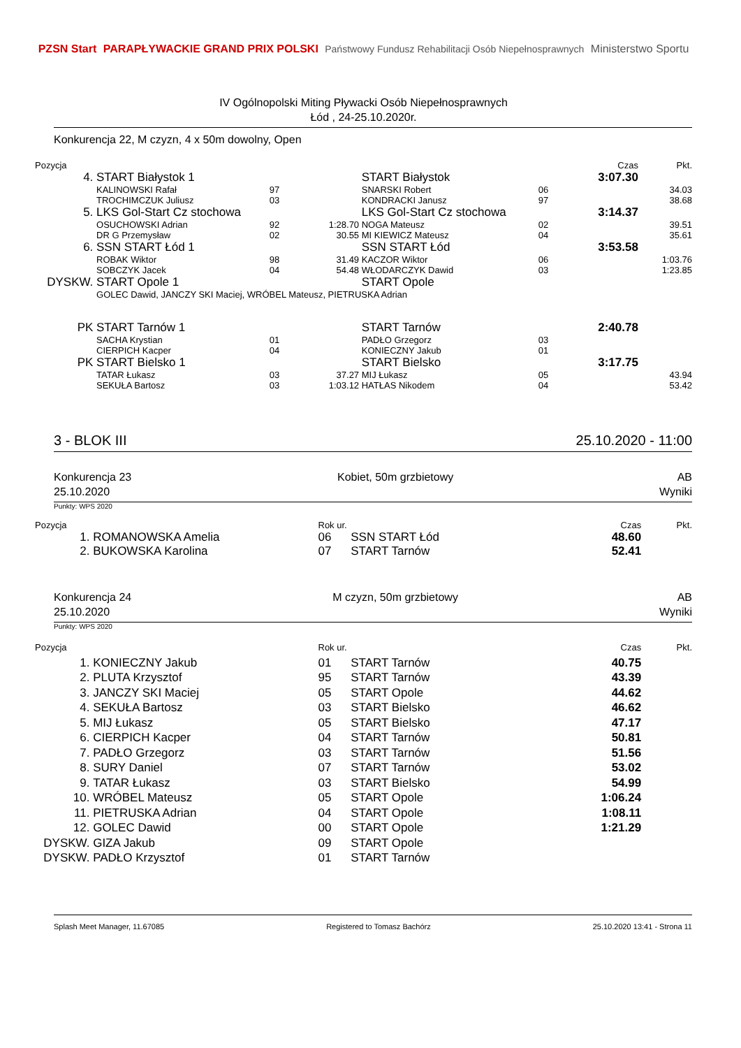PZSN Start PARAPŁYWACKIE GRAND PRIX POLSKI Państwowy Fundusz Rehabilitacji Osób Niepełnosprawnych Ministerstwo Sportu
IV Ogólnopolski Miting Pływacki Osób Niepełnosprawnych
Łód , 24-25.10.2020r.
Konkurencja 22, M czyzn, 4 x 50m dowolny, Open
| Pozycja | | | | | | Czas | Pkt. |
| 4. | START Białystok 1 | | | START Białystok | | 3:07.30 | |
| | KALINOWSKI Rafał | 97 | | SNARSKI Robert | 06 | | 34.03 |
| | TROCHIMCZUK Juliusz | 03 | | KONDRACKI Janusz | 97 | | 38.68 |
| 5. | LKS Gol-Start Cz stochowa | | | LKS Gol-Start Cz stochowa | | 3:14.37 | |
| | OSUCHOWSKI Adrian | 92 | 1:28.70 | NOGA Mateusz | 02 | | 39.51 |
| | DR G Przemysław | 02 | 30.55 | MI KIEWICZ Mateusz | 04 | | 35.61 |
| 6. | SSN START Łód 1 | | | SSN START Łód | | 3:53.58 | |
| | ROBAK Wiktor | 98 | 31.49 | KACZOR Wiktor | 06 | | 1:03.76 |
| | SOBCZYK Jacek | 04 | 54.48 | WŁODARCZYK Dawid | 03 | | 1:23.85 |
| DYSKW. | START Opole 1 | | | START Opole | | | |
| | GOLEC Dawid, JANCZY SKI Maciej, WRÓBEL Mateusz, PIETRUSKA Adrian | | | | | | |
| PK | START Tarnów 1 | | | START Tarnów | | 2:40.78 | |
| | SACHA Krystian | 01 | | PADŁO Grzegorz | 03 | | |
| | CIERPICH Kacper | 04 | | KONIECZNY Jakub | 01 | | |
| PK | START Bielsko 1 | | | START Bielsko | | 3:17.75 | |
| | TATAR Łukasz | 03 | 37.27 | MIJ Łukasz | 05 | | 43.94 |
| | SEKUŁA Bartosz | 03 | 1:03.12 | HATŁAS Nikodem | 04 | | 53.42 |
3 - BLOK III 25.10.2020 - 11:00
Konkurencja 23
25.10.2020 Kobiet, 50m grzbietowy AB
Wyniki
Punkty: WPS 2020
| Pozycja | | Rok ur. | | Czas | Pkt. |
| 1. | ROMANOWSKA Amelia | 06 | SSN START Łód | 48.60 | |
| 2. | BUKOWSKA Karolina | 07 | START Tarnów | 52.41 | |
Konkurencja 24
25.10.2020 M czyzn, 50m grzbietowy AB
Wyniki
Punkty: WPS 2020
| Pozycja | | Rok ur. | | Czas | Pkt. |
| 1. | KONIECZNY Jakub | 01 | START Tarnów | 40.75 | |
| 2. | PLUTA Krzysztof | 95 | START Tarnów | 43.39 | |
| 3. | JANCZY SKI Maciej | 05 | START Opole | 44.62 | |
| 4. | SEKUŁA Bartosz | 03 | START Bielsko | 46.62 | |
| 5. | MIJ Łukasz | 05 | START Bielsko | 47.17 | |
| 6. | CIERPICH Kacper | 04 | START Tarnów | 50.81 | |
| 7. | PADŁO Grzegorz | 03 | START Tarnów | 51.56 | |
| 8. | SURY Daniel | 07 | START Tarnów | 53.02 | |
| 9. | TATAR Łukasz | 03 | START Bielsko | 54.99 | |
| 10. | WRÓBEL Mateusz | 05 | START Opole | 1:06.24 | |
| 11. | PIETRUSKA Adrian | 04 | START Opole | 1:08.11 | |
| 12. | GOLEC Dawid | 00 | START Opole | 1:21.29 | |
| DYSKW. | GIZA Jakub | 09 | START Opole | | |
| DYSKW. | PADŁO Krzysztof | 01 | START Tarnów | | |
Splash Meet Manager, 11.67085 Registered to Tomasz Bachórz 25.10.2020 13:41 - Strona 11